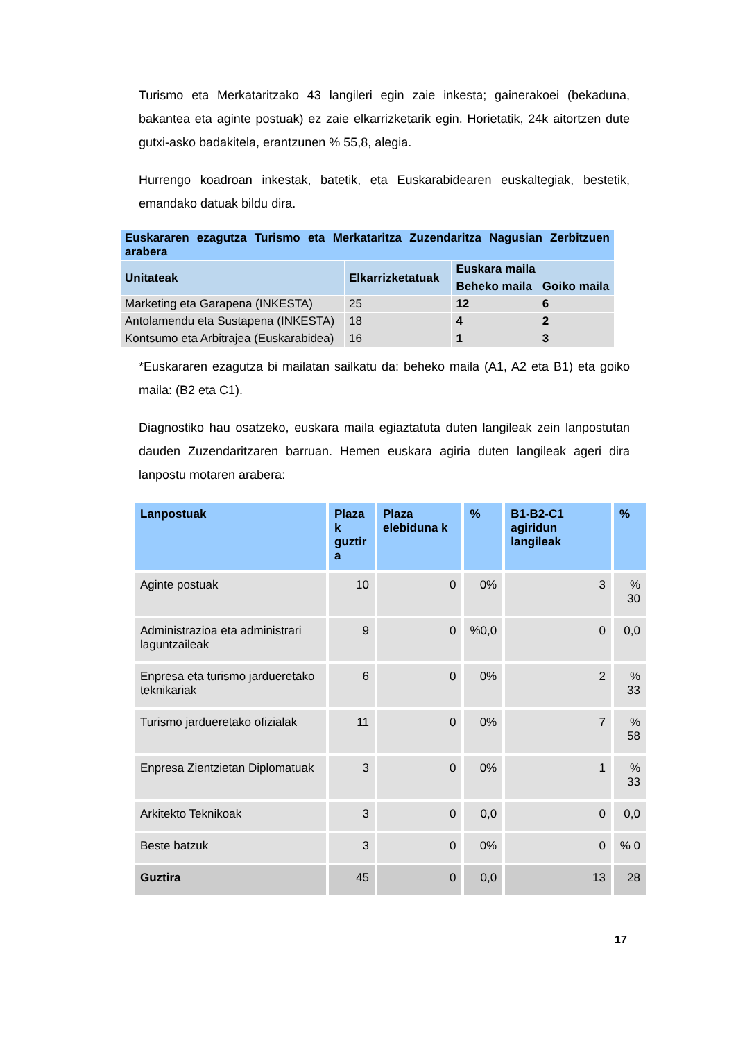Turismo eta Merkataritzako 43 langileri egin zaie inkesta; gainerakoei (bekaduna, bakantea eta aginte postuak) ez zaie elkarrizketarik egin. Horietatik, 24k aitortzen dute gutxi-asko badakitela, erantzunen % 55,8, alegia.
Hurrengo koadroan inkestak, batetik, eta Euskarabidearen euskaltegiak, bestetik, emandako datuak bildu dira.
| Euskararen ezagutza Turismo eta Merkataritza Zuzendaritza Nagusian Zerbitzuen arabera | | | |
| --- | --- | --- | --- |
| Unitateak | Elkarrizketatuak | Euskara maila | |
| | | Beheko maila | Goiko maila |
| Marketing eta Garapena (INKESTA) | 25 | 12 | 6 |
| Antolamendu eta Sustapena (INKESTA) | 18 | 4 | 2 |
| Kontsumo eta Arbitrajea (Euskarabidea) | 16 | 1 | 3 |
*Euskararen ezagutza bi mailatan sailkatu da: beheko maila (A1, A2 eta B1) eta goiko maila: (B2 eta C1).
Diagnostiko hau osatzeko, euskara maila egiaztatuta duten langileak zein lanpostutan dauden Zuzendaritzaren barruan. Hemen euskara agiria duten langileak ageri dira lanpostu motaren arabera:
| Lanpostuak | Plaza k guztir a | Plaza elebiduna k | % | B1-B2-C1 agiridun langileak | % |
| --- | --- | --- | --- | --- | --- |
| Aginte postuak | 10 | 0 | 0% | 3 | % 30 |
| Administrazioa eta administrari laguntzaileak | 9 | 0 | %0,0 | 0 | 0,0 |
| Enpresa eta turismo jardueretako teknikariak | 6 | 0 | 0% | 2 | % 33 |
| Turismo jardueretako ofizialak | 11 | 0 | 0% | 7 | % 58 |
| Enpresa Zientzietan Diplomatuak | 3 | 0 | 0% | 1 | % 33 |
| Arkitekto Teknikoak | 3 | 0 | 0,0 | 0 | 0,0 |
| Beste batzuk | 3 | 0 | 0% | 0 | % 0 |
| Guztira | 45 | 0 | 0,0 | 13 | 28 |
17